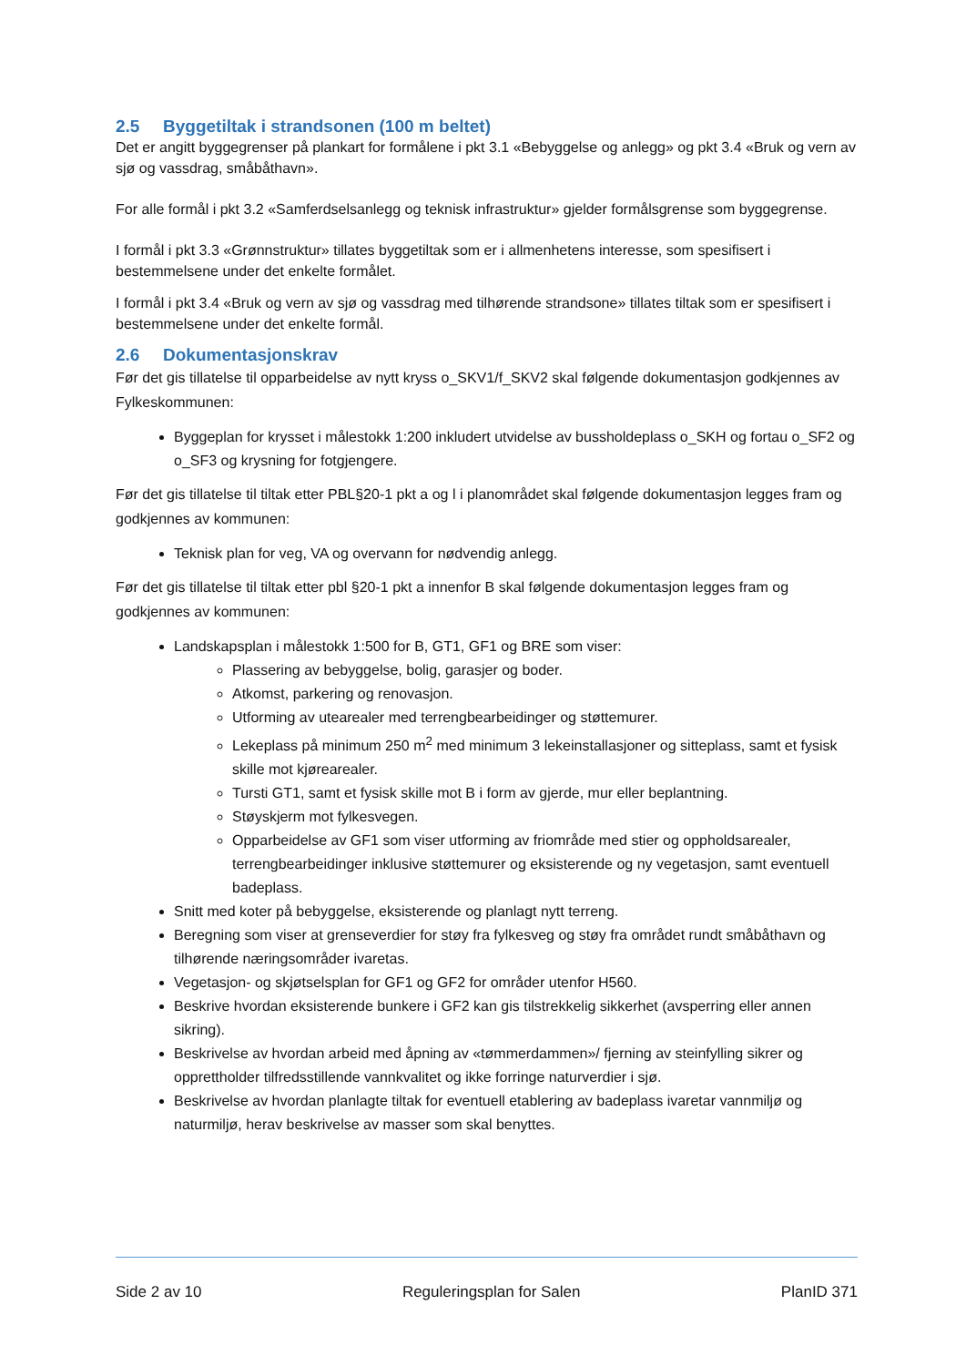2.5 Byggetiltak i strandsonen (100 m beltet)
Det er angitt byggegrenser på plankart for formålene i pkt 3.1 «Bebyggelse og anlegg» og pkt 3.4 «Bruk og vern av sjø og vassdrag, småbåthavn».
For alle formål i pkt 3.2 «Samferdselsanlegg og teknisk infrastruktur» gjelder formålsgrense som byggegrense.
I formål i pkt 3.3 «Grønnstruktur» tillates byggetiltak som er i allmenhetens interesse, som spesifisert i bestemmelsene under det enkelte formålet.
I formål i pkt 3.4 «Bruk og vern av sjø og vassdrag med tilhørende strandsone» tillates tiltak som er spesifisert i bestemmelsene under det enkelte formål.
2.6 Dokumentasjonskrav
Før det gis tillatelse til opparbeidelse av nytt kryss o_SKV1/f_SKV2 skal følgende dokumentasjon godkjennes av Fylkeskommunen:
Byggeplan for krysset i målestokk 1:200 inkludert utvidelse av bussholdeplass o_SKH og fortau o_SF2 og o_SF3 og krysning for fotgjengere.
Før det gis tillatelse til tiltak etter PBL§20-1 pkt a og l i planområdet skal følgende dokumentasjon legges fram og godkjennes av kommunen:
Teknisk plan for veg, VA og overvann for nødvendig anlegg.
Før det gis tillatelse til tiltak etter pbl §20-1 pkt a innenfor B skal følgende dokumentasjon legges fram og godkjennes av kommunen:
Landskapsplan i målestokk 1:500 for B, GT1, GF1 og BRE som viser:
Plassering av bebyggelse, bolig, garasjer og boder.
Atkomst, parkering og renovasjon.
Utforming av utearealer med terrengbearbeidinger og støttemurer.
Lekeplass på minimum 250 m<sup>2</sup> med minimum 3 lekeinstallasjoner og sitteplass, samt et fysisk skille mot kjørearealer.
Tursti GT1, samt et fysisk skille mot B i form av gjerde, mur eller beplantning.
Støyskjerm mot fylkesvegen.
Opparbeidelse av GF1 som viser utforming av friområde med stier og oppholdsarealer, terrengbearbeidinger inklusive støttemurer og eksisterende og ny vegetasjon, samt eventuell badeplass.
Snitt med koter på bebyggelse, eksisterende og planlagt nytt terreng.
Beregning som viser at grenseverdier for støy fra fylkesveg og støy fra området rundt småbåthavn og tilhørende næringsområder ivaretas.
Vegetasjon- og skjøtselsplan for GF1 og GF2 for områder utenfor H560.
Beskrive hvordan eksisterende bunkere i GF2 kan gis tilstrekkelig sikkerhet (avsperring eller annen sikring).
Beskrivelse av hvordan arbeid med åpning av «tømmerdammen»/ fjerning av steinfylling sikrer og opprettholder tilfredsstillende vannkvalitet og ikke forringe naturverdier i sjø.
Beskrivelse av hvordan planlagte tiltak for eventuell etablering av badeplass ivaretar vannmiljø og naturmiljø, herav beskrivelse av masser som skal benyttes.
Side 2 av 10 Reguleringsplan for Salen PlanID 371